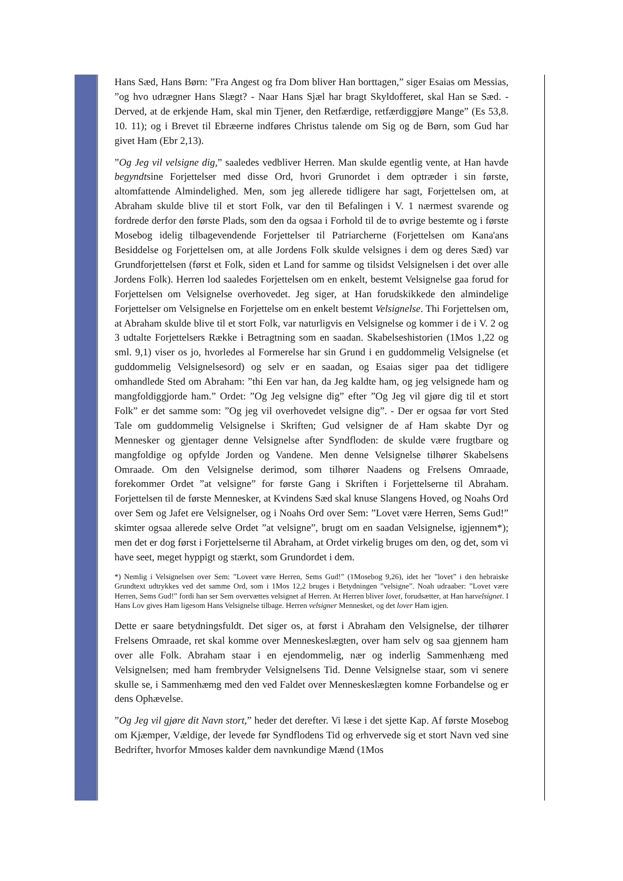Hans Sæd, Hans Børn: ”Fra Angest og fra Dom bliver Han borttagen,” siger Esaias om Messias, ”og hvo udrægner Hans Slægt? - Naar Hans Sjæl har bragt Skyldofferet, skal Han se Sæd. - Derved, at de erkjende Ham, skal min Tjener, den Retfærdige, retfærdiggjøre Mange” (Es 53,8. 10. 11); og i Brevet til Ebræerne indføres Christus talende om Sig og de Børn, som Gud har givet Ham (Ebr 2,13).
”Og Jeg vil velsigne dig,” saaledes vedbliver Herren. Man skulde egentlig vente, at Han havde begyndtsine Forjettelser med disse Ord, hvori Grunordet i dem optræder i sin første, altomfattende Almindelighed. Men, som jeg allerede tidligere har sagt, Forjettelsen om, at Abraham skulde blive til et stort Folk, var den til Befalingen i V. 1 nærmest svarende og fordrede derfor den første Plads, som den da ogsaa i Forhold til de to øvrige bestemte og i første Mosebog idelig tilbagevendende Forjettelser til Patriarcherne (Forjettelsen om Kana'ans Besiddelse og Forjettelsen om, at alle Jordens Folk skulde velsignes i dem og deres Sæd) var Grundforjettelsen (først et Folk, siden et Land for samme og tilsidst Velsignelsen i det over alle Jordens Folk). Herren lod saaledes Forjettelsen om en enkelt, bestemt Velsignelse gaa forud for Forjettelsen om Velsignelse overhovedet. Jeg siger, at Han forudskikkede den almindelige Forjettelser om Velsignelse en Forjettelse om en enkelt bestemt Velsignelse. Thi Forjettelsen om, at Abraham skulde blive til et stort Folk, var naturligvis en Velsignelse og kommer i de i V. 2 og 3 udtalte Forjettelsers Række i Betragtning som en saadan. Skabelseshistorien (1Mos 1,22 og sml. 9,1) viser os jo, hvorledes al Formerelse har sin Grund i en guddommelig Velsignelse (et guddommelig Velsignelsesord) og selv er en saadan, og Esaias siger paa det tidligere omhandlede Sted om Abraham: ”thi Een var han, da Jeg kaldte ham, og jeg velsignede ham og mangfoldiggjorde ham.” Ordet: ”Og Jeg velsigne dig” efter ”Og Jeg vil gjøre dig til et stort Folk” er det samme som: ”Og jeg vil overhovedet velsigne dig”. - Der er ogsaa før vort Sted Tale om guddommelig Velsignelse i Skriften; Gud velsigner de af Ham skabte Dyr og Mennesker og gjentager denne Velsignelse after Syndfloden: de skulde være frugtbare og mangfoldige og opfylde Jorden og Vandene. Men denne Velsignelse tilhører Skabelsens Omraade. Om den Velsignelse derimod, som tilhører Naadens og Frelsens Omraade, forekommer Ordet ”at velsigne” for første Gang i Skriften i Forjettelserne til Abraham. Forjettelsen til de første Mennesker, at Kvindens Sæd skal knuse Slangens Hoved, og Noahs Ord over Sem og Jafet ere Velsignelser, og i Noahs Ord over Sem: ”Lovet være Herren, Sems Gud!” skimter ogsaa allerede selve Ordet ”at velsigne”, brugt om en saadan Velsignelse, igjennem*); men det er dog først i Forjettelserne til Abraham, at Ordet virkelig bruges om den, og det, som vi have seet, meget hyppigt og stærkt, som Grundordet i dem.
*) Nemlig i Velsignelsen over Sem: ”Loveet være Herren, Sems Gud!” (1Mosebog 9,26), idet her ”lovet” i den hebraiske Grundtext udtrykkes ved det samme Ord, som i 1Mos 12,2 bruges i Betydningen ”velsigne”. Noah udraaber: ”Lovet være Herren, Sems Gud!” fordi han ser Sem overvættes velsignet af Herren. At Herren bliver lovet, forudsætter, at Han harvelsignet. I Hans Lov gives Ham ligesom Hans Velsignelse tilbage. Herren velsigner Mennesket, og det lover Ham igjen.
Dette er saare betydningsfuldt. Det siger os, at først i Abraham den Velsignelse, der tilhører Frelsens Omraade, ret skal komme over Menneskeslægten, over ham selv og saa gjennem ham over alle Folk. Abraham staar i en ejendommelig, nær og inderlig Sammenhæng med Velsignelsen; med ham frembryder Velsignelsens Tid. Denne Velsignelse staar, som vi senere skulle se, i Sammenhæmg med den ved Faldet over Menneskeslægten komne Forbandelse og er dens Ophævelse.
”Og Jeg vil gjøre dit Navn stort,” heder det derefter. Vi læse i det sjette Kap. Af første Mosebog om Kjæmper, Vældige, der levede før Syndflodens Tid og erhvervede sig et stort Navn ved sine Bedrifter, hvorfor Mmoses kalder dem navnkundige Mænd (1Mos